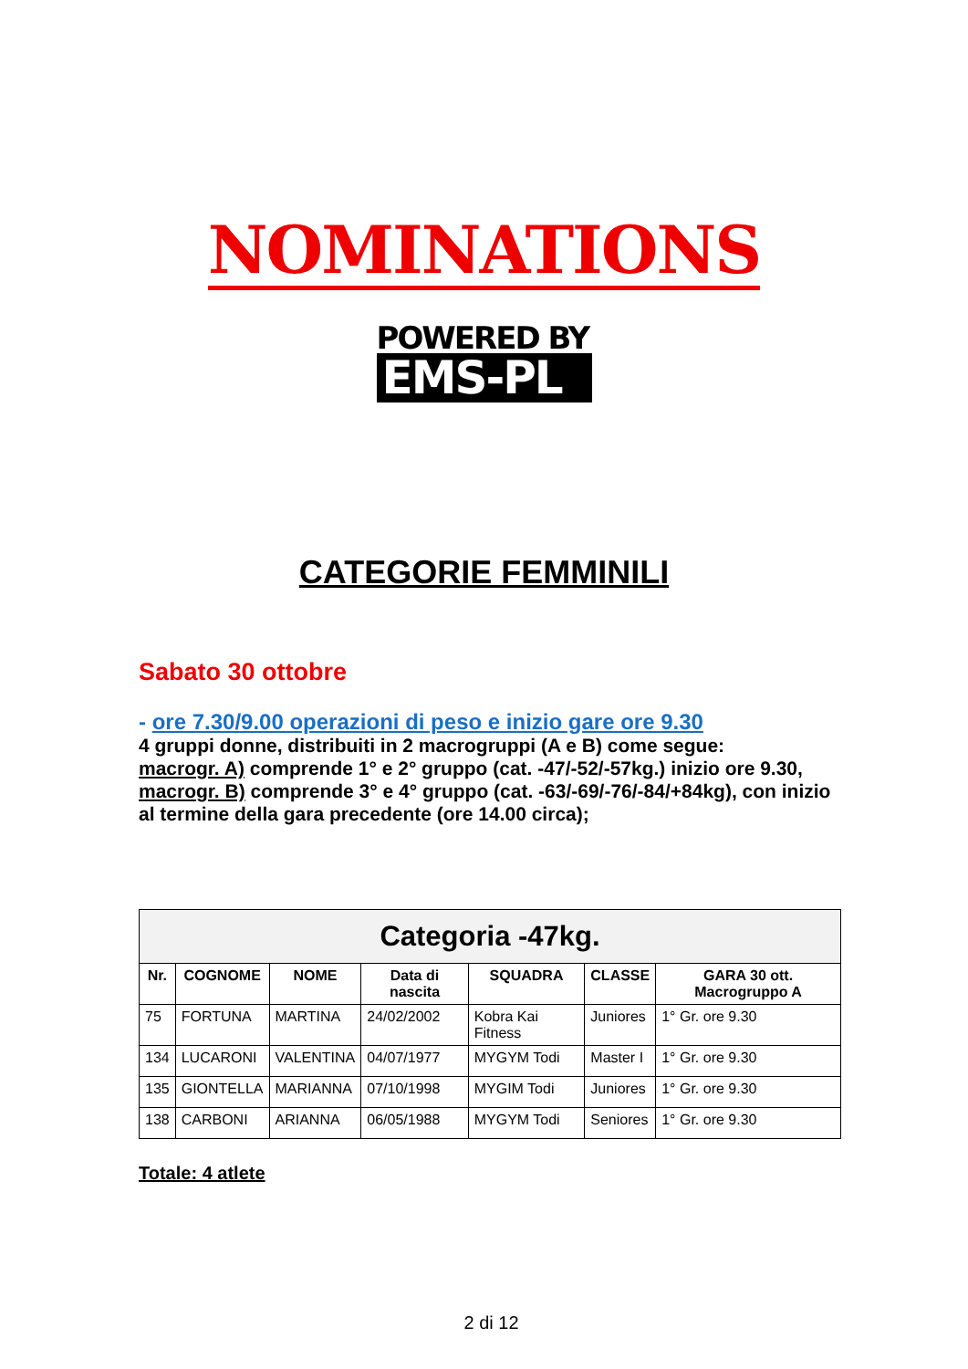NOMINATIONS
POWERED BY
EMS-PL
CATEGORIE FEMMINILI
Sabato 30 ottobre
- ore 7.30/9.00 operazioni di peso e inizio gare ore 9.30
4 gruppi donne, distribuiti in 2 macrogruppi (A e B) come segue:
macrogr. A) comprende 1° e 2° gruppo (cat. -47/-52/-57kg.) inizio ore 9.30,
macrogr. B) comprende 3° e 4° gruppo (cat. -63/-69/-76/-84/+84kg), con inizio al termine della gara precedente (ore 14.00 circa);
| Categoria -47kg. | | | | | | |
| --- | --- | --- | --- | --- | --- | --- |
| Nr. | COGNOME | NOME | Data di nascita | SQUADRA | CLASSE | GARA 30 ott. Macrogruppo A |
| 75 | FORTUNA | MARTINA | 24/02/2002 | Kobra Kai Fitness | Juniores | 1° Gr. ore 9.30 |
| 134 | LUCARONI | VALENTINA | 04/07/1977 | MYGYM Todi | Master I | 1° Gr. ore 9.30 |
| 135 | GIONTELLA | MARIANNA | 07/10/1998 | MYGIM Todi | Juniores | 1° Gr. ore 9.30 |
| 138 | CARBONI | ARIANNA | 06/05/1988 | MYGYM Todi | Seniores | 1° Gr. ore 9.30 |
Totale: 4 atlete
2 di 12